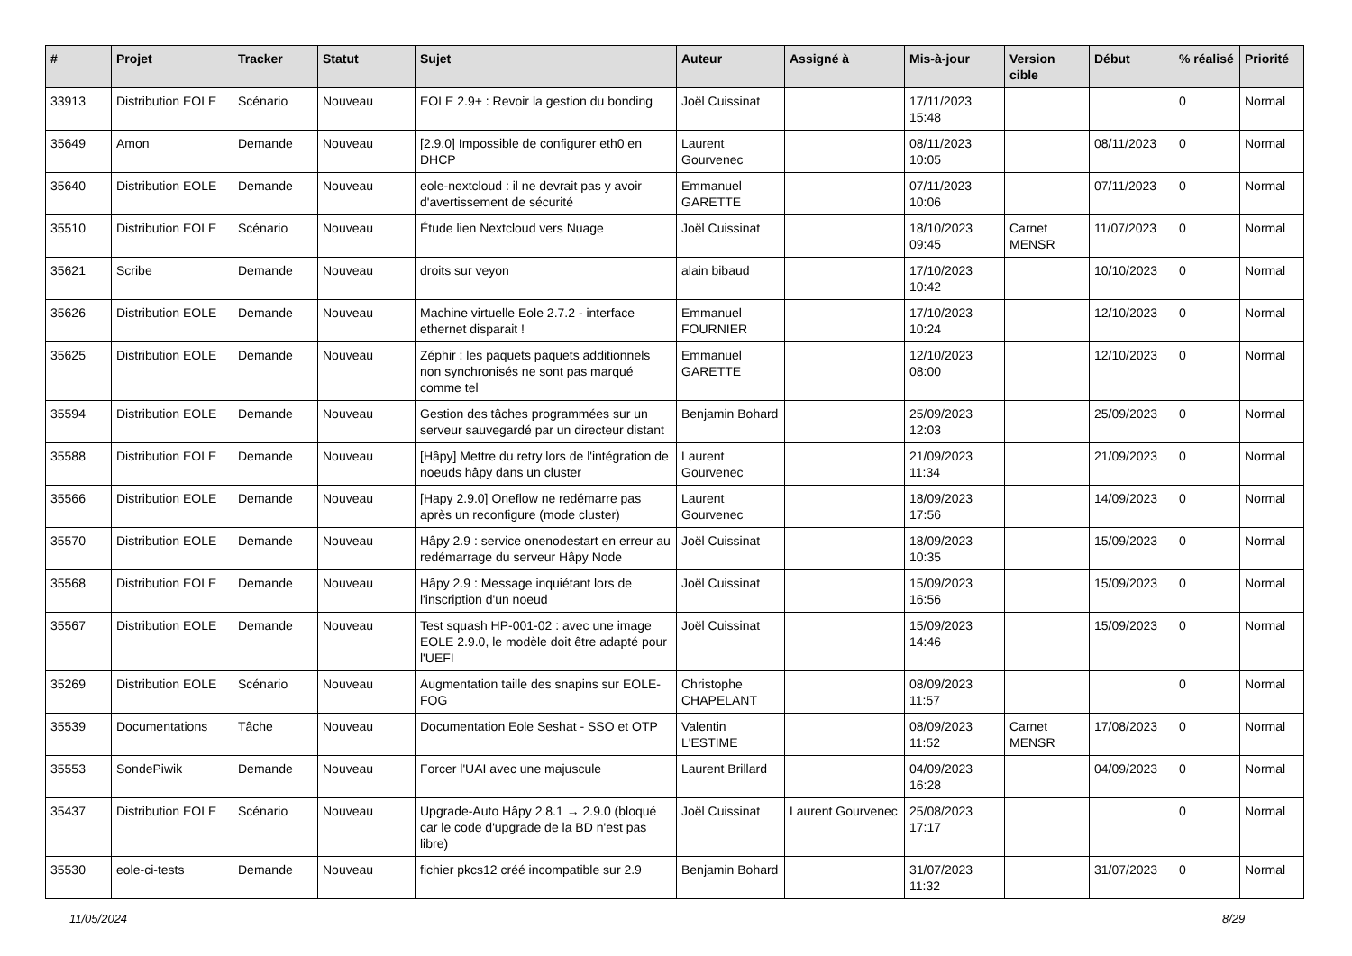| # | Projet | Tracker | Statut | Sujet | Auteur | Assigné à | Mis-à-jour | Version cible | Début | % réalisé | Priorité |
| --- | --- | --- | --- | --- | --- | --- | --- | --- | --- | --- | --- |
| 33913 | Distribution EOLE | Scénario | Nouveau | EOLE 2.9+ : Revoir la gestion du bonding | Joël Cuissinat | | 17/11/2023 15:48 | | | 0 | Normal |
| 35649 | Amon | Demande | Nouveau | [2.9.0] Impossible de configurer eth0 en DHCP | Laurent Gourvenec | | 08/11/2023 10:05 | | 08/11/2023 | 0 | Normal |
| 35640 | Distribution EOLE | Demande | Nouveau | eole-nextcloud : il ne devrait pas y avoir d'avertissement de sécurité | Emmanuel GARETTE | | 07/11/2023 10:06 | | 07/11/2023 | 0 | Normal |
| 35510 | Distribution EOLE | Scénario | Nouveau | Étude lien Nextcloud vers Nuage | Joël Cuissinat | | 18/10/2023 09:45 | Carnet MENSR | 11/07/2023 | 0 | Normal |
| 35621 | Scribe | Demande | Nouveau | droits sur veyon | alain bibaud | | 17/10/2023 10:42 | | 10/10/2023 | 0 | Normal |
| 35626 | Distribution EOLE | Demande | Nouveau | Machine virtuelle Eole 2.7.2 - interface ethernet disparait ! | Emmanuel FOURNIER | | 17/10/2023 10:24 | | 12/10/2023 | 0 | Normal |
| 35625 | Distribution EOLE | Demande | Nouveau | Zéphir : les paquets paquets additionnels non synchronisés ne sont pas marqué comme tel | Emmanuel GARETTE | | 12/10/2023 08:00 | | 12/10/2023 | 0 | Normal |
| 35594 | Distribution EOLE | Demande | Nouveau | Gestion des tâches programmées sur un serveur sauvegardé par un directeur distant | Benjamin Bohard | | 25/09/2023 12:03 | | 25/09/2023 | 0 | Normal |
| 35588 | Distribution EOLE | Demande | Nouveau | [Hâpy] Mettre du retry lors de l'intégration de noeuds hâpy dans un cluster | Laurent Gourvenec | | 21/09/2023 11:34 | | 21/09/2023 | 0 | Normal |
| 35566 | Distribution EOLE | Demande | Nouveau | [Hapy 2.9.0] Oneflow ne redémarre pas après un reconfigure (mode cluster) | Laurent Gourvenec | | 18/09/2023 17:56 | | 14/09/2023 | 0 | Normal |
| 35570 | Distribution EOLE | Demande | Nouveau | Hâpy 2.9 : service onenodestart en erreur au redémarrage du serveur Hâpy Node | Joël Cuissinat | | 18/09/2023 10:35 | | 15/09/2023 | 0 | Normal |
| 35568 | Distribution EOLE | Demande | Nouveau | Hâpy 2.9 : Message inquiétant lors de l'inscription d'un noeud | Joël Cuissinat | | 15/09/2023 16:56 | | 15/09/2023 | 0 | Normal |
| 35567 | Distribution EOLE | Demande | Nouveau | Test squash HP-001-02 : avec une image EOLE 2.9.0, le modèle doit être adapté pour l'UEFI | Joël Cuissinat | | 15/09/2023 14:46 | | 15/09/2023 | 0 | Normal |
| 35269 | Distribution EOLE | Scénario | Nouveau | Augmentation taille des snapins sur EOLE-FOG | Christophe CHAPELANT | | 08/09/2023 11:57 | | | 0 | Normal |
| 35539 | Documentations | Tâche | Nouveau | Documentation Eole Seshat - SSO et OTP | Valentin L'ESTIME | | 08/09/2023 11:52 | Carnet MENSR | 17/08/2023 | 0 | Normal |
| 35553 | SondePiwik | Demande | Nouveau | Forcer l'UAI avec une majuscule | Laurent Brillard | | 04/09/2023 16:28 | | 04/09/2023 | 0 | Normal |
| 35437 | Distribution EOLE | Scénario | Nouveau | Upgrade-Auto Hâpy 2.8.1 → 2.9.0 (bloqué car le code d'upgrade de la BD n'est pas libre) | Joël Cuissinat | Laurent Gourvenec | 25/08/2023 17:17 | | | 0 | Normal |
| 35530 | eole-ci-tests | Demande | Nouveau | fichier pkcs12 créé incompatible sur 2.9 | Benjamin Bohard | | 31/07/2023 11:32 | | 31/07/2023 | 0 | Normal |
11/05/2024 8/29